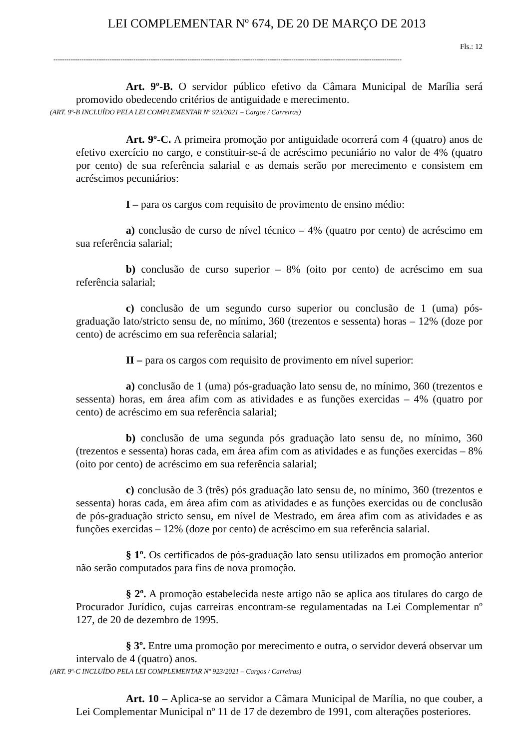LEI COMPLEMENTAR Nº 674, DE 20 DE MARÇO DE 2013
Fls.: 12
-----------------------------------------------------------------------------------------------------------------------------------------------------------------
Art. 9º-B. O servidor público efetivo da Câmara Municipal de Marília será promovido obedecendo critérios de antiguidade e merecimento.
(ART. 9º-B INCLUÍDO PELA LEI COMPLEMENTAR Nº 923/2021 – Cargos / Carreiras)
Art. 9º-C. A primeira promoção por antiguidade ocorrerá com 4 (quatro) anos de efetivo exercício no cargo, e constituir-se-á de acréscimo pecuniário no valor de 4% (quatro por cento) de sua referência salarial e as demais serão por merecimento e consistem em acréscimos pecuniários:
I – para os cargos com requisito de provimento de ensino médio:
a) conclusão de curso de nível técnico – 4% (quatro por cento) de acréscimo em sua referência salarial;
b) conclusão de curso superior – 8% (oito por cento) de acréscimo em sua referência salarial;
c) conclusão de um segundo curso superior ou conclusão de 1 (uma) pós-graduação lato/stricto sensu de, no mínimo, 360 (trezentos e sessenta) horas – 12% (doze por cento) de acréscimo em sua referência salarial;
II – para os cargos com requisito de provimento em nível superior:
a) conclusão de 1 (uma) pós-graduação lato sensu de, no mínimo, 360 (trezentos e sessenta) horas, em área afim com as atividades e as funções exercidas – 4% (quatro por cento) de acréscimo em sua referência salarial;
b) conclusão de uma segunda pós graduação lato sensu de, no mínimo, 360 (trezentos e sessenta) horas cada, em área afim com as atividades e as funções exercidas – 8% (oito por cento) de acréscimo em sua referência salarial;
c) conclusão de 3 (três) pós graduação lato sensu de, no mínimo, 360 (trezentos e sessenta) horas cada, em área afim com as atividades e as funções exercidas ou de conclusão de pós-graduação stricto sensu, em nível de Mestrado, em área afim com as atividades e as funções exercidas – 12% (doze por cento) de acréscimo em sua referência salarial.
§ 1º. Os certificados de pós-graduação lato sensu utilizados em promoção anterior não serão computados para fins de nova promoção.
§ 2º. A promoção estabelecida neste artigo não se aplica aos titulares do cargo de Procurador Jurídico, cujas carreiras encontram-se regulamentadas na Lei Complementar nº 127, de 20 de dezembro de 1995.
§ 3º. Entre uma promoção por merecimento e outra, o servidor deverá observar um intervalo de 4 (quatro) anos.
(ART. 9º-C INCLUÍDO PELA LEI COMPLEMENTAR Nº 923/2021 – Cargos / Carreiras)
Art. 10 – Aplica-se ao servidor a Câmara Municipal de Marília, no que couber, a Lei Complementar Municipal nº 11 de 17 de dezembro de 1991, com alterações posteriores.